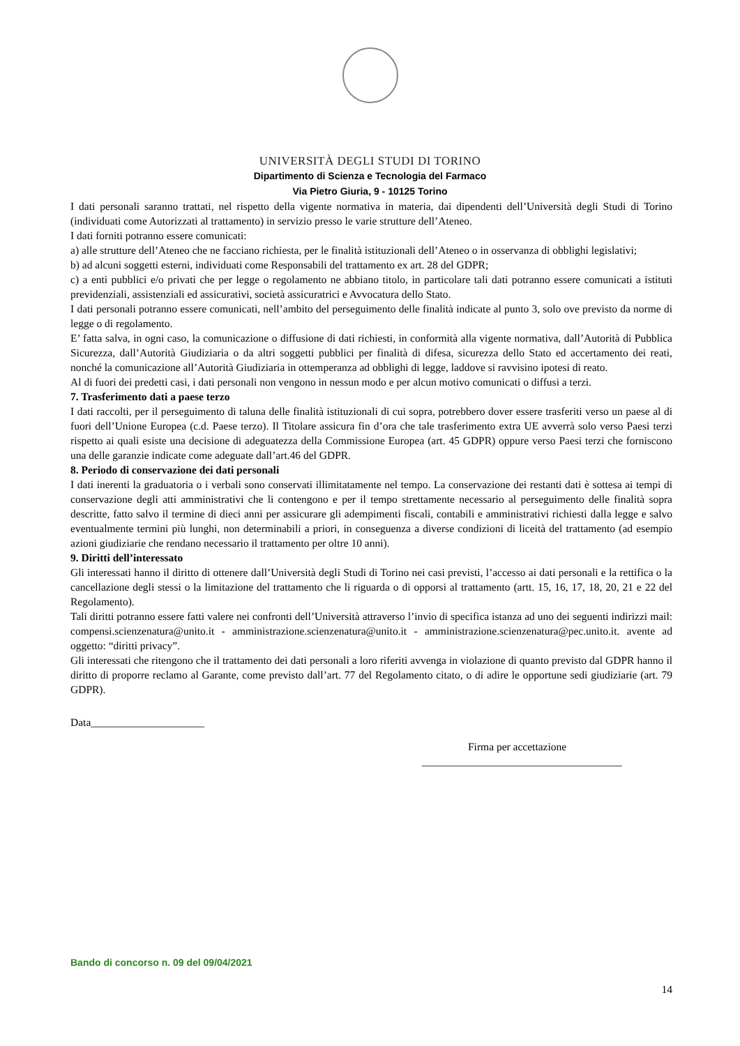UNIVERSITÀ DEGLI STUDI DI TORINO
Dipartimento di Scienza e Tecnologia del Farmaco
Via Pietro Giuria, 9 - 10125 Torino
I dati personali saranno trattati, nel rispetto della vigente normativa in materia, dai dipendenti dell’Università degli Studi di Torino (individuati come Autorizzati al trattamento) in servizio presso le varie strutture dell’Ateneo.
I dati forniti potranno essere comunicati:
a) alle strutture dell’Ateneo che ne facciano richiesta, per le finalità istituzionali dell’Ateneo o in osservanza di obblighi legislativi;
b) ad alcuni soggetti esterni, individuati come Responsabili del trattamento ex art. 28 del GDPR;
c) a enti pubblici e/o privati che per legge o regolamento ne abbiano titolo, in particolare tali dati potranno essere comunicati a istituti previdenziali, assistenziali ed assicurativi, società assicuratrici e Avvocatura dello Stato.
I dati personali potranno essere comunicati, nell’ambito del perseguimento delle finalità indicate al punto 3, solo ove previsto da norme di legge o di regolamento.
E’ fatta salva, in ogni caso, la comunicazione o diffusione di dati richiesti, in conformità alla vigente normativa, dall’Autorità di Pubblica Sicurezza, dall’Autorità Giudiziaria o da altri soggetti pubblici per finalità di difesa, sicurezza dello Stato ed accertamento dei reati, nonché la comunicazione all’Autorità Giudiziaria in ottemperanza ad obblighi di legge, laddove si ravvisino ipotesi di reato.
Al di fuori dei predetti casi, i dati personali non vengono in nessun modo e per alcun motivo comunicati o diffusi a terzi.
7. Trasferimento dati a paese terzo
I dati raccolti, per il perseguimento di taluna delle finalità istituzionali di cui sopra, potrebbero dover essere trasferiti verso un paese al di fuori dell’Unione Europea (c.d. Paese terzo). Il Titolare assicura fin d’ora che tale trasferimento extra UE avverrà solo verso Paesi terzi rispetto ai quali esiste una decisione di adeguatezza della Commissione Europea (art. 45 GDPR) oppure verso Paesi terzi che forniscono una delle garanzie indicate come adeguate dall’art.46 del GDPR.
8. Periodo di conservazione dei dati personali
I dati inerenti la graduatoria o i verbali sono conservati illimitatamente nel tempo. La conservazione dei restanti dati è sottesa ai tempi di conservazione degli atti amministrativi che li contengono e per il tempo strettamente necessario al perseguimento delle finalità sopra descritte, fatto salvo il termine di dieci anni per assicurare gli adempimenti fiscali, contabili e amministrativi richiesti dalla legge e salvo eventualmente termini più lunghi, non determinabili a priori, in conseguenza a diverse condizioni di liceità del trattamento (ad esempio azioni giudiziarie che rendano necessario il trattamento per oltre 10 anni).
9. Diritti dell’interessato
Gli interessati hanno il diritto di ottenere dall’Università degli Studi di Torino nei casi previsti, l’accesso ai dati personali e la rettifica o la cancellazione degli stessi o la limitazione del trattamento che li riguarda o di opporsi al trattamento (artt. 15, 16, 17, 18, 20, 21 e 22 del Regolamento).
Tali diritti potranno essere fatti valere nei confronti dell’Università attraverso l’invio di specifica istanza ad uno dei seguenti indirizzi mail: compensi.scienzenatura@unito.it - amministrazione.scienzenatura@unito.it - amministrazione.scienzenatura@pec.unito.it. avente ad oggetto: “diritti privacy”.
Gli interessati che ritengono che il trattamento dei dati personali a loro riferiti avvenga in violazione di quanto previsto dal GDPR hanno il diritto di proporre reclamo al Garante, come previsto dall’art. 77 del Regolamento citato, o di adire le opportune sedi giudiziarie (art. 79 GDPR).
Data_____________________
Firma per accettazione
_____________________________________
Bando di concorso n. 09 del 09/04/2021
14